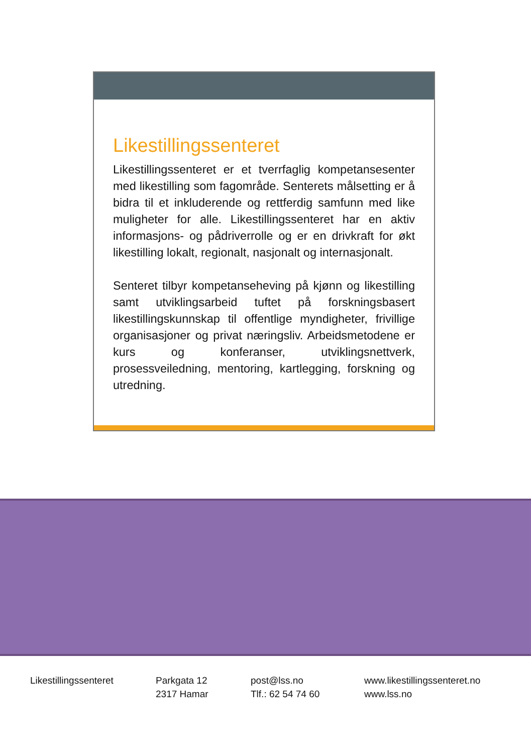Likestillingssenteret
Likestillingssenteret er et tverrfaglig kompetansesenter med likestilling som fagområde. Senterets målsetting er å bidra til et inkluderende og rettferdig samfunn med like muligheter for alle. Likestillingssenteret har en aktiv informasjons- og pådriverrolle og er en drivkraft for økt likestilling lokalt, regionalt, nasjonalt og internasjonalt.
Senteret tilbyr kompetanseheving på kjønn og likestilling samt utviklingsarbeid tuftet på forskningsbasert likestillingskunnskap til offentlige myndigheter, frivillige organisasjoner og privat næringsliv. Arbeidsmetodene er kurs og konferanser, utviklingsnettverk, prosessveiledning, mentoring, kartlegging, forskning og utredning.
Likestillingssenteret Parkgata 12
2317 Hamar
post@lss.no
Tlf.: 62 54 74 60
www.likestillingssenteret.no
www.lss.no